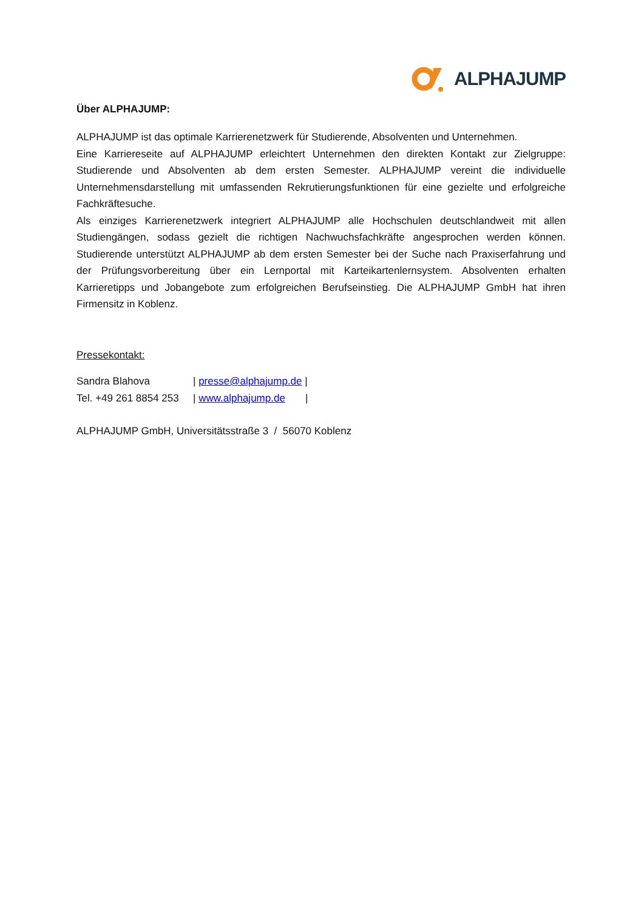ALPHAJUMP
Über ALPHAJUMP:
ALPHAJUMP ist das optimale Karrierenetzwerk für Studierende, Absolventen und Unternehmen.
Eine Karriereseite auf ALPHAJUMP erleichtert Unternehmen den direkten Kontakt zur Zielgruppe: Studierende und Absolventen ab dem ersten Semester. ALPHAJUMP vereint die individuelle Unternehmensdarstellung mit umfassenden Rekrutierungsfunktionen für eine gezielte und erfolgreiche Fachkräftesuche.
Als einziges Karrierenetzwerk integriert ALPHAJUMP alle Hochschulen deutschlandweit mit allen Studiengängen, sodass gezielt die richtigen Nachwuchsfachkräfte angesprochen werden können. Studierende unterstützt ALPHAJUMP ab dem ersten Semester bei der Suche nach Praxiserfahrung und der Prüfungsvorbereitung über ein Lernportal mit Karteikartenlernsystem. Absolventen erhalten Karrieretipps und Jobangebote zum erfolgreichen Berufseinstieg. Die ALPHAJUMP GmbH hat ihren Firmensitz in Koblenz.
Pressekontakt:
| Sandra Blahova | / presse@alphajump.de / |
| Tel. +49 261 8854 253 | / www.alphajump.de / |
ALPHAJUMP GmbH, Universitätsstraße 3 / 56070 Koblenz